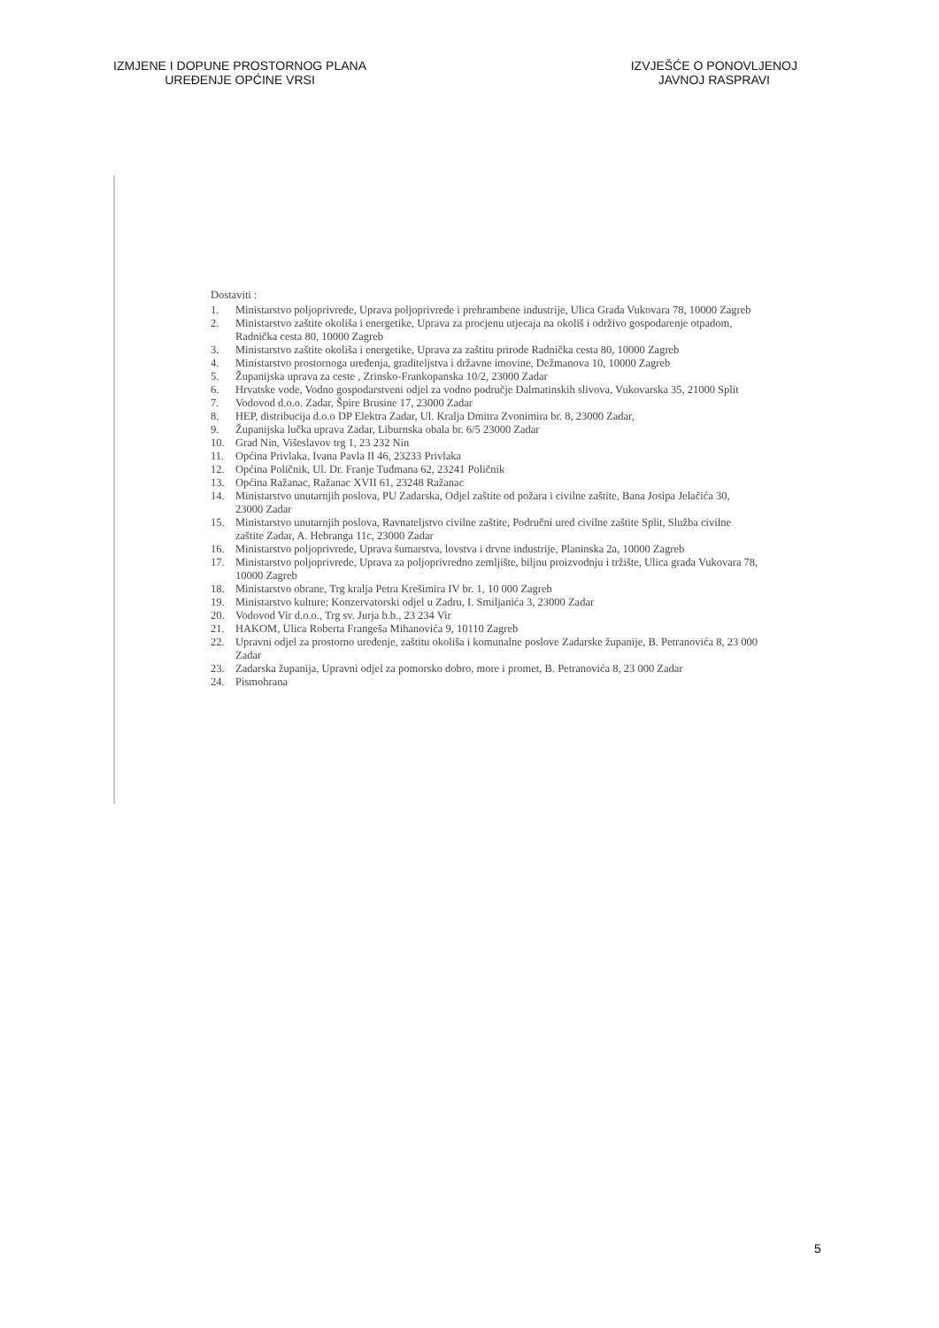IZMJENE I DOPUNE PROSTORNOG PLANA
UREĐENJE OPĆINE VRSI
IZVJEŠĆE O PONOVLJENOJ
JAVNOJ RASPRAVI
Dostaviti :
1. Ministarstvo poljoprivrede, Uprava poljoprivrede i prehrambene industrije, Ulica Grada Vukovara 78, 10000 Zagreb
2. Ministarstvo zaštite okoliša i energetike, Uprava za procjenu utjecaja na okoliš i održivo gospodarenje otpadom, Radnička cesta 80, 10000 Zagreb
3. Ministarstvo zaštite okoliša i energetike, Uprava za zaštitu prirode Radnička cesta 80, 10000 Zagreb
4. Ministarstvo prostornoga uređenja, graditeljstva i državne imovine, Dežmanova 10, 10000 Zagreb
5. Županijska uprava za ceste , Zrinsko-Frankopanska 10/2, 23000 Zadar
6. Hrvatske vode, Vodno gospodarstveni odjel za vodno područje Dalmatinskih slivova, Vukovarska 35, 21000 Split
7. Vodovod d.o.o. Zadar, Špire Brusine 17, 23000 Zadar
8. HEP, distribucija d.o.o DP Elektra Zadar, Ul. Kralja Dmitra Zvonimira br. 8, 23000 Zadar,
9. Županijska lučka uprava Zadar, Liburnska obala br. 6/5 23000 Zadar
10. Grad Nin, Višeslavov trg 1, 23 232 Nin
11. Općina Privlaka, Ivana Pavla II 46, 23233 Privlaka
12. Općina Poličnik, Ul. Dr. Franje Tuđmana 62, 23241 Poličnik
13. Općina Ražanac, Ražanac XVII 61, 23248 Ražanac
14. Ministarstvo unutarnjih poslova, PU Zadarska, Odjel zaštite od požara i civilne zaštite, Bana Josipa Jelačića 30, 23000 Zadar
15. Ministarstvo unutarnjih poslova, Ravnateljstvo civilne zaštite, Područni ured civilne zaštite Split, Služba civilne zaštite Zadar, A. Hebranga 11c, 23000 Zadar
16. Ministarstvo poljoprivrede, Uprava šumarstva, lovstva i drvne industrije, Planinska 2a, 10000 Zagreb
17. Ministarstvo poljoprivrede, Uprava za poljoprivredno zemljište, biljnu proizvodnju i tržište, Ulica grada Vukovara 78, 10000 Zagreb
18. Ministarstvo obrane, Trg kralja Petra Krešimira IV br. 1, 10 000 Zagreb
19. Ministarstvo kulture; Konzervatorski odjel u Zadru, I. Smiljanića 3, 23000 Zadar
20. Vodovod Vir d.o.o., Trg sv. Jurja b.b., 23 234 Vir
21. HAKOM, Ulica Roberta Frangeša Mihanovića 9, 10110 Zagreb
22. Upravni odjel za prostorno uređenje, zaštitu okoliša i komunalne poslove Zadarske županije, B. Petranovića 8, 23 000 Zadar
23. Zadarska županija, Upravni odjel za pomorsko dobro, more i promet, B. Petranovića 8, 23 000 Zadar
24. Pismohrana
5